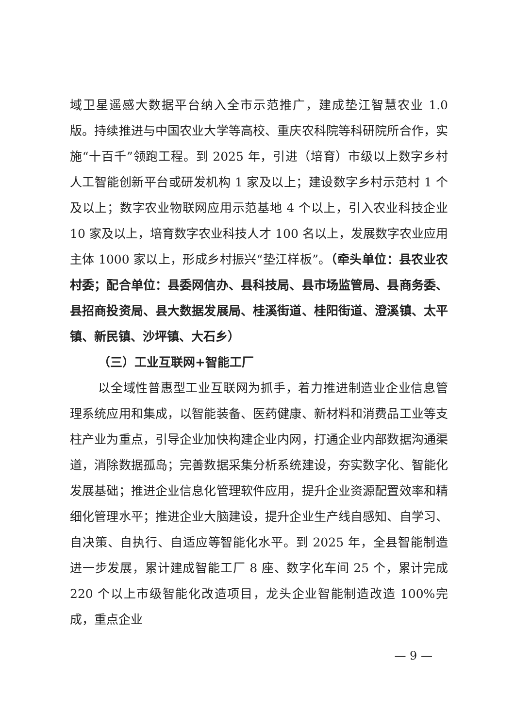域卫星遥感大数据平台纳入全市示范推广，建成垫江智慧农业 1.0 版。持续推进与中国农业大学等高校、重庆农科院等科研院所合作，实施“十百千”领跑工程。到 2025 年，引进（培育）市级以上数字乡村人工智能创新平台或研发机构 1 家及以上；建设数字乡村示范村 1 个及以上；数字农业物联网应用示范基地 4 个以上，引入农业科技企业 10 家及以上，培育数字农业科技人才 100 名以上，发展数字农业应用主体 1000 家以上，形成乡村振兴“垫江样板”。（牵头单位：县农业农村委；配合单位：县委网信办、县科技局、县市场监管局、县商务委、县招商投资局、县大数据发展局、桂溪街道、桂阳街道、澄溪镇、太平镇、新民镇、沙坪镇、大石乡）
（三）工业互联网+智能工厂
以全域性普惠型工业互联网为抓手，着力推进制造业企业信息管理系统应用和集成，以智能装备、医药健康、新材料和消费品工业等支柱产业为重点，引导企业加快构建企业内网，打通企业内部数据沟通渠道，消除数据孤岛；完善数据采集分析系统建设，夯实数字化、智能化发展基础；推进企业信息化管理软件应用，提升企业资源配置效率和精细化管理水平；推进企业大脑建设，提升企业生产线自感知、自学习、自决策、自执行、自适应等智能化水平。到 2025 年，全县智能制造进一步发展，累计建成智能工厂 8 座、数字化车间 25 个，累计完成 220 个以上市级智能化改造项目，龙头企业智能制造改造 100%完成，重点企业
— 9 —